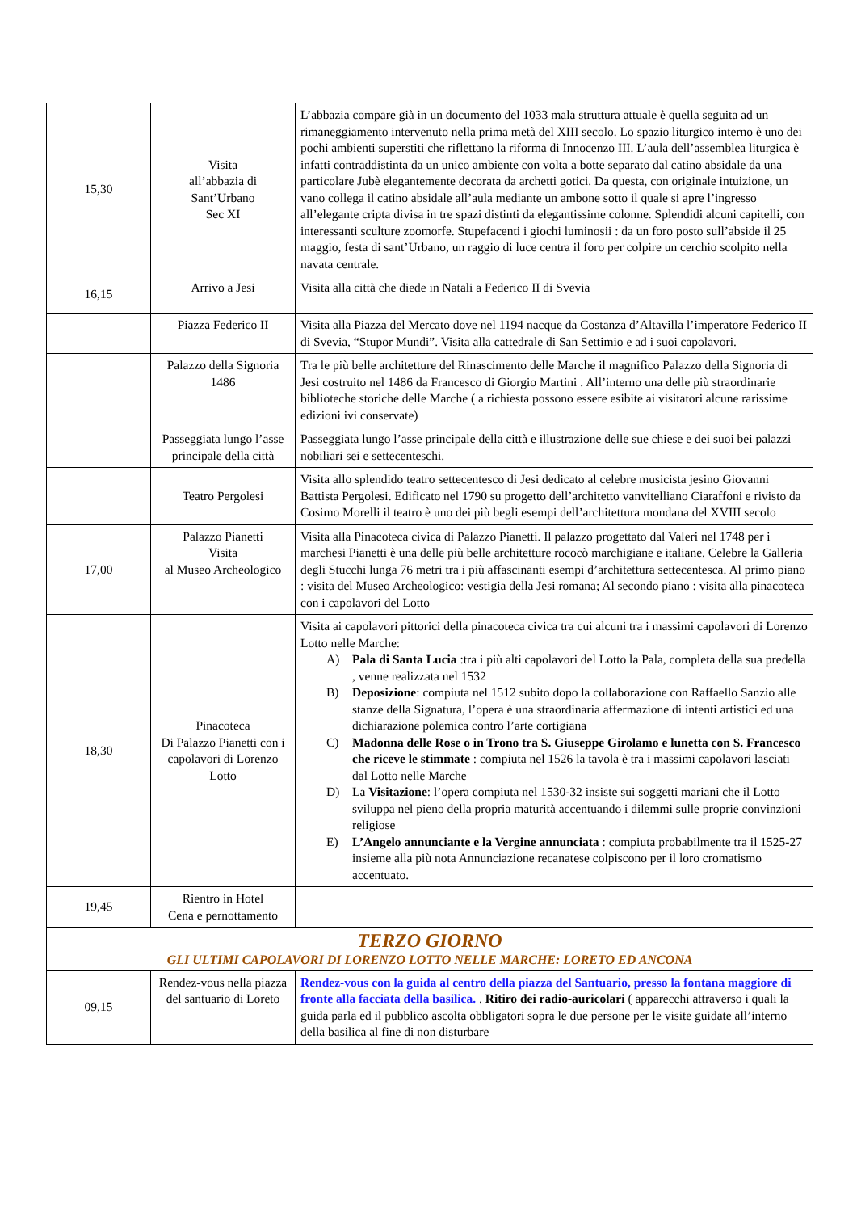| 15,30 | Visita all’abbazia di Sant’Urbano Sec XI | L’abbazia compare già in un documento del 1033 mala struttura attuale è quella seguita ad un rimaneggiamento intervenuto nella prima metà del XIII secolo. Lo spazio liturgico interno è uno dei pochi ambienti superstiti che riflettano la riforma di Innocenzo III. L’aula dell’assemblea liturgica è infatti contraddistinta da un unico ambiente con volta a botte separato dal catino absidale da una particolare Jubè elegantemente decorata da archetti gotici. Da questa, con originale intuizione, un vano collega il catino absidale all’aula mediante un ambone sotto il quale si apre l’ingresso all’elegante cripta divisa in tre spazi distinti da elegantissime colonne. Splendidi alcuni capitelli, con interessanti sculture zoomorfe. Stupefacenti i giochi luminosii : da un foro posto sull’abside il 25 maggio, festa di sant’Urbano, un raggio di luce centra il foro per colpire un cerchio scolpito nella navata centrale. |
| 16,15 | Arrivo a Jesi | Visita alla città che diede in Natali a Federico II di Svevia |
| | Piazza Federico II | Visita alla Piazza del Mercato dove nel 1194 nacque da Costanza d’Altavilla l’imperatore Federico II di Svevia, “Stupor Mundi”. Visita alla cattedrale di San Settimio e ad i suoi capolavori. |
| | Palazzo della Signoria 1486 | Tra le più belle architetture del Rinascimento delle Marche il magnifico Palazzo della Signoria di Jesi costruito nel 1486 da Francesco di Giorgio Martini . All’interno una delle più straordinarie biblioteche storiche delle Marche ( a richiesta possono essere esibite ai visitatori alcune rarissime edizioni ivi conservate) |
| | Passeggiata lungo l’asse principale della città | Passeggiata lungo l’asse principale della città e illustrazione delle sue chiese e dei suoi bei palazzi nobiliari sei e settecenteschi. |
| | Teatro Pergolesi | Visita allo splendido teatro settecentesco di Jesi dedicato al celebre musicista jesino Giovanni Battista Pergolesi. Edificato nel 1790 su progetto dell’architetto vanvitelliano Ciaraffoni e rivisto da Cosimo Morelli il teatro è uno dei più begli esempi dell’architettura mondana del XVIII secolo |
| 17,00 | Palazzo Pianetti Visita al Museo Archeologico | Visita alla Pinacoteca civica di Palazzo Pianetti. Il palazzo progettato dal Valeri nel 1748 per i marchesi Pianetti è una delle più belle architetture rococò marchigiane e italiane. Celebre la Galleria degli Stucchi lunga 76 metri tra i più affascinanti esempi d’architettura settecentesca. Al primo piano : visita del Museo Archeologico: vestigia della Jesi romana; Al secondo piano : visita alla pinacoteca con i capolavori del Lotto |
| 18,30 | Pinacoteca Di Palazzo Pianetti con i capolavori di Lorenzo Lotto | Visita ai capolavori pittorici della pinacoteca civica tra cui alcuni tra i massimi capolavori di Lorenzo Lotto nelle Marche: A) Pala di Santa Lucia :tra i più alti capolavori del Lotto la Pala, completa della sua predella , venne realizzata nel 1532 B) Deposizione : compiuta nel 1512 subito dopo la collaborazione con Raffaello Sanzio alle stanze della Signatura, l’opera è una straordinaria affermazione di intenti artistici ed una dichiarazione polemica contro l’arte cortigiana C) Madonna delle Rose o in Trono tra S. Giuseppe Girolamo e lunetta con S. Francesco che riceve le stimmate : compiuta nel 1526 la tavola è tra i massimi capolavori lasciati dal Lotto nelle Marche D) La Visitazione : l’opera compiuta nel 1530-32 insiste sui soggetti mariani che il Lotto sviluppa nel pieno della propria maturità accentuando i dilemmi sulle proprie convinzioni religiose E) L’Angelo annunciante e la Vergine annunciata : compiuta probabilmente tra il 1525-27 insieme alla più nota Annunciazione recanatese colpiscono per il loro cromatismo accentuato. |
| 19,45 | Rientro in Hotel Cena e pernottamento | |
| TERZO GIORNO GLI ULTIMI CAPOLAVORI DI LORENZO LOTTO NELLE MARCHE: LORETO ED ANCONA | | |
| 09,15 | Rendez-vous nella piazza del santuario di Loreto | Rendez-vous con la guida al centro della piazza del Santuario, presso la fontana maggiore di fronte alla facciata della basilica. . Ritiro dei radio-auricolari ( apparecchi attraverso i quali la guida parla ed il pubblico ascolta obbligatori sopra le due persone per le visite guidate all’interno della basilica al fine di non disturbare |